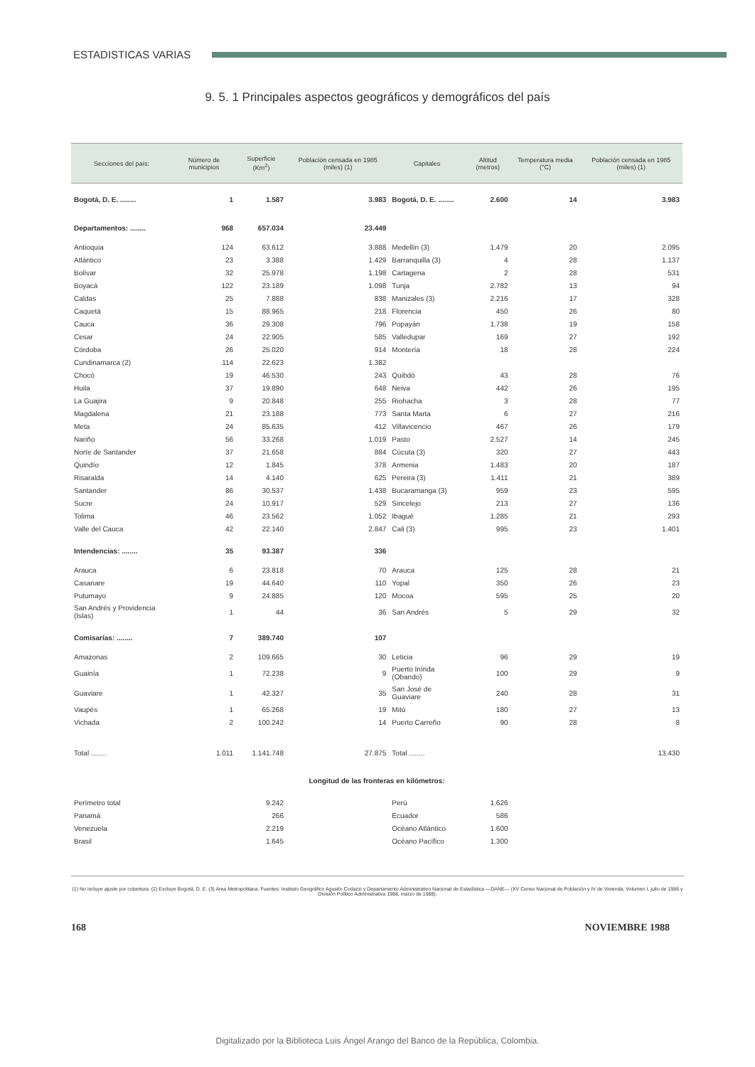ESTADISTICAS VARIAS
9. 5. 1 Principales aspectos geográficos y demográficos del país
| Secciones del país: | Número de municipios | Superficie (Km<sup>2</sup>) | Población censada en 1985 (miles) (1) | Capitales | Altitud (metros) | Temperatura media (°C) | Población censada en 1985 (miles) (1) |
| --- | --- | --- | --- | --- | --- | --- | --- |
| Bogotá, D. E. ........ | 1 | 1.587 | 3.983 | Bogotá, D. E. ........ | 2.600 | 14 | 3.983 |
| Departamentos: ........ | 968 | 657.034 | 23.449 | | | | |
| Antioquia | 124 | 63.612 | 3.888 | Medellín (3) | 1.479 | 20 | 2.095 |
| Atlántico | 23 | 3.388 | 1.429 | Barranquilla (3) | 4 | 28 | 1.137 |
| Bolívar | 32 | 25.978 | 1.198 | Cartagena | 2 | 28 | 531 |
| Boyacá | 122 | 23.189 | 1.098 | Tunja | 2.782 | 13 | 94 |
| Caldas | 25 | 7.888 | 838 | Manizales (3) | 2.216 | 17 | 328 |
| Caquetá | 15 | 88.965 | 218 | Florencia | 450 | 26 | 80 |
| Cauca | 36 | 29.308 | 796 | Popayán | 1.738 | 19 | 158 |
| Cesar | 24 | 22.905 | 585 | Valledupar | 169 | 27 | 192 |
| Córdoba | 26 | 25.020 | 914 | Montería | 18 | 28 | 224 |
| Cundinamarca (2) | 114 | 22.623 | 1.382 | | | | |
| Chocó | 19 | 46.530 | 243 | Quibdó | 43 | 28 | 76 |
| Huila | 37 | 19.890 | 648 | Neiva | 442 | 26 | 195 |
| La Guajira | 9 | 20.848 | 255 | Riohacha | 3 | 28 | 77 |
| Magdalena | 21 | 23.188 | 773 | Santa Marta | 6 | 27 | 216 |
| Meta | 24 | 85.635 | 412 | Villavicencio | 467 | 26 | 179 |
| Nariño | 56 | 33.268 | 1.019 | Pasto | 2.527 | 14 | 245 |
| Norte de Santander | 37 | 21.658 | 884 | Cúcuta (3) | 320 | 27 | 443 |
| Quindío | 12 | 1.845 | 378 | Armenia | 1.483 | 20 | 187 |
| Risaralda | 14 | 4.140 | 625 | Pereira (3) | 1.411 | 21 | 389 |
| Santander | 86 | 30.537 | 1.438 | Bucaramanga (3) | 959 | 23 | 595 |
| Sucre | 24 | 10.917 | 529 | Sincelejo | 213 | 27 | 136 |
| Tolima | 46 | 23.562 | 1.052 | Ibagué | 1.285 | 21 | 293 |
| Valle del Cauca | 42 | 22.140 | 2.847 | Cali (3) | 995 | 23 | 1.401 |
| Intendencias: ........ | 35 | 93.387 | 336 | | | | |
| Arauca | 6 | 23.818 | 70 | Arauca | 125 | 28 | 21 |
| Casanare | 19 | 44.640 | 110 | Yopal | 350 | 26 | 23 |
| Putumayo | 9 | 24.885 | 120 | Mocoa | 595 | 25 | 20 |
| San Andrés y Providencia (Islas) | 1 | 44 | 36 | San Andrés | 5 | 29 | 32 |
| Comisarías: ........ | 7 | 389.740 | 107 | | | | |
| Amazonas | 2 | 109.665 | 30 | Leticia | 96 | 29 | 19 |
| Guainía | 1 | 72.238 | 9 | Puerto Inírida (Obando) | 100 | 29 | 9 |
| Guaviare | 1 | 42.327 | 35 | San José de Guaviare | 240 | 28 | 31 |
| Vaupés | 1 | 65.268 | 19 | Mitú | 180 | 27 | 13 |
| Vichada | 2 | 100.242 | 14 | Puerto Carreño | 90 | 28 | 8 |
| Total ........ | 1.011 | 1.141.748 | 27.875 | Total ........ | | | 13.430 |
| Longitud de las fronteras en kilómetros: | | | | | | | |
| Perímetro total | | 9.242 | | Perú | 1.626 | | |
| Panamá | | 266 | | Ecuador | 586 | | |
| Venezuela | | 2.219 | | Océano Atlántico | 1.600 | | |
| Brasil | | 1.645 | | Océano Pacífico | 1.300 | | |
(1) No incluye ajuste por cobertura. (2) Excluye Bogotá, D. E. (3) Area Metropolitana. Fuentes: Instituto Geográfico Agustín Codazzi y Departamento Administrativo Nacional de Estadística —DANE— (XV Censo Nacional de Población y IV de Vivienda, Volumen I, julio de 1986 y División Político Administrativa 1988, marzo de 1988).
168 NOVIEMBRE 1988
Digitalizado por la Biblioteca Luis Ángel Arango del Banco de la República, Colombia.